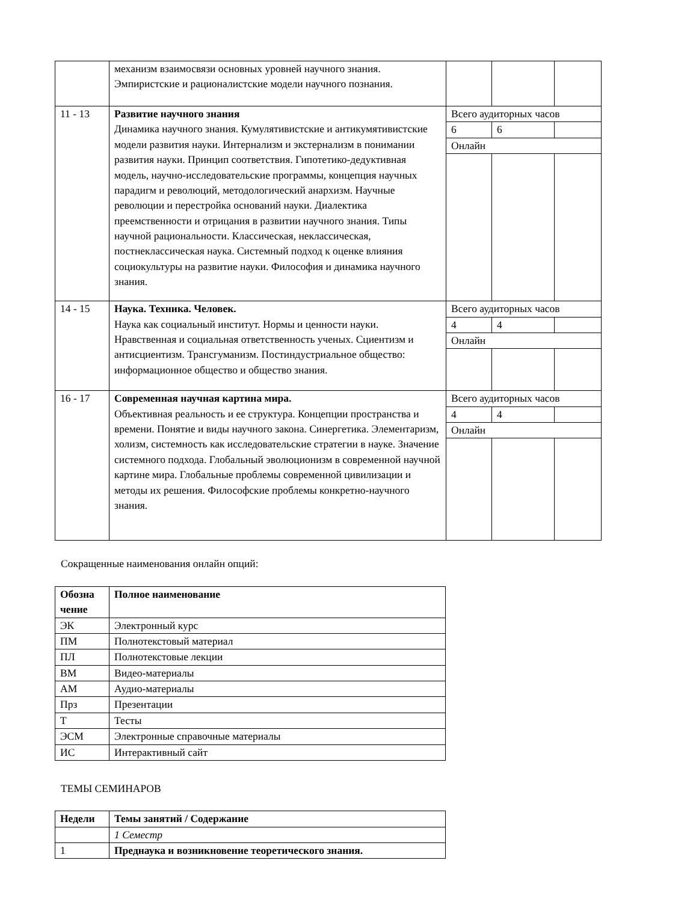| | механизм взаимосвязи основных уровней научного знания. Эмпиристские и рационалистские модели научного познания. | | | |
| 11 - 13 | Развитие научного знания Динамика научного знания. Кумулятивистские и антикумятивистские модели развития науки. Интернализм и экстернализм в понимании развития науки. Принцип соответствия. Гипотетико-дедуктивная модель, научно-исследовательские программы, концепция научных парадигм и революций, методологический анархизм. Научные революции и перестройка оснований науки. Диалектика преемственности и отрицания в развитии научного знания. Типы научной рациональности. Классическая, неклассическая, постнеклассическая наука. Системный подход к оценке влияния социокультуры на развитие науки. Философия и динамика научного знания. | Всего аудиторных часов | | |
| | | 6 | 6 | |
| | | Онлайн | | |
| 14 - 15 | Наука. Техника. Человек. Наука как социальный институт. Нормы и ценности науки. Нравственная и социальная ответственность ученых. Сциентизм и антисциентизм. Трансгуманизм. Постиндустриальное общество: информационное общество и общество знания. | Всего аудиторных часов | | |
| | | 4 | 4 | |
| | | Онлайн | | |
| 16 - 17 | Современная научная картина мира. Объективная реальность и ее структура. Концепции пространства и времени. Понятие и виды научного закона. Синергетика. Элементаризм, холизм, системность как исследовательские стратегии в науке. Значение системного подхода. Глобальный эволюционизм в современной научной картине мира. Глобальные проблемы современной цивилизации и методы их решения. Философские проблемы конкретно-научного знания. | Всего аудиторных часов | | |
| | | 4 | 4 | |
| | | Онлайн | | |
Сокращенные наименования онлайн опций:
| Обозна чение | Полное наименование |
| --- | --- |
| ЭК | Электронный курс |
| ПМ | Полнотекстовый материал |
| ПЛ | Полнотекстовые лекции |
| ВМ | Видео-материалы |
| АМ | Аудио-материалы |
| Прз | Презентации |
| Т | Тесты |
| ЭСМ | Электронные справочные материалы |
| ИС | Интерактивный сайт |
ТЕМЫ СЕМИНАРОВ
| Недели | Темы занятий / Содержание |
| --- | --- |
| | 1 Семестр |
| 1 | Преднаука и возникновение теоретического знания. |